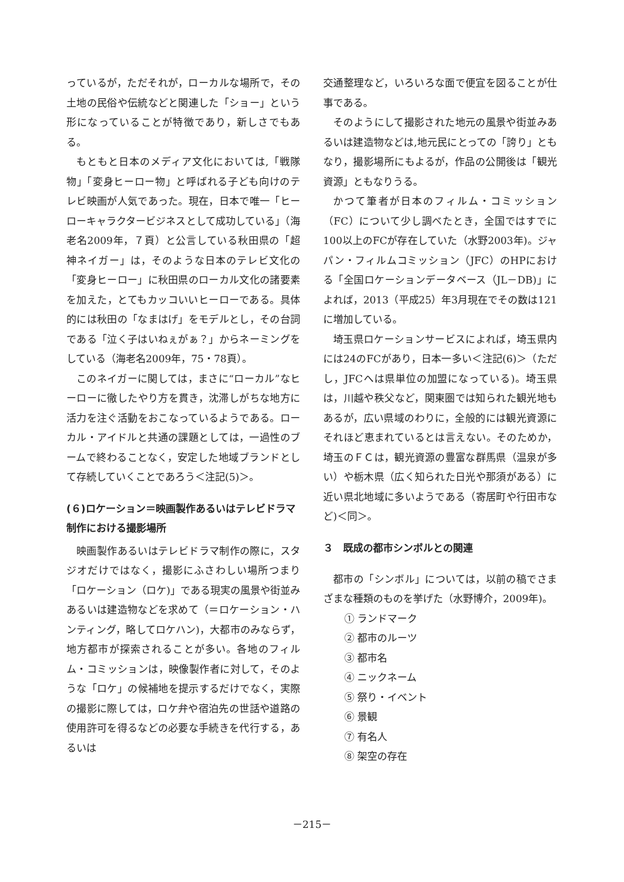っているが，ただそれが，ローカルな場所で，その土地の民俗や伝統などと関連した「ショー」という形になっていることが特徴であり，新しさでもある。
もともと日本のメディア文化においては,「戦隊物」「変身ヒーロー物」と呼ばれる子ども向けのテレビ映画が人気であった。現在，日本で唯一「ヒーローキャラクタービジネスとして成功している」（海老名2009年，７頁）と公言している秋田県の「超神ネイガー」は，そのような日本のテレビ文化の「変身ヒーロー」に秋田県のローカル文化の諸要素を加えた，とてもカッコいいヒーローである。具体的には秋田の「なまはげ」をモデルとし，その台詞である「泣く子はいねぇがぁ？」からネーミングをしている（海老名2009年，75・78頁）。
このネイガーに関しては，まさに“ローカル”なヒーローに徹したやり方を貫き，沈滞しがちな地方に活力を注ぐ活動をおこなっているようである。ローカル・アイドルと共通の課題としては，一過性のブームで終わることなく，安定した地域ブランドとして存続していくことであろう＜注記(5)＞。
(６)ロケーション＝映画製作あるいはテレビドラマ制作における撮影場所
映画製作あるいはテレビドラマ制作の際に，スタジオだけではなく，撮影にふさわしい場所つまり「ロケーション（ロケ)」である現実の風景や街並みあるいは建造物などを求めて（＝ロケーション・ハンティング，略してロケハン)，大都市のみならず，地方都市が探索されることが多い。各地のフィルム・コミッションは，映像製作者に対して，そのような「ロケ」の候補地を提示するだけでなく，実際の撮影に際しては，ロケ弁や宿泊先の世話や道路の使用許可を得るなどの必要な手続きを代行する，あるいは
交通整理など，いろいろな面で便宜を図ることが仕事である。
そのようにして撮影された地元の風景や街並みあるいは建造物などは,地元民にとっての「誇り」ともなり，撮影場所にもよるが，作品の公開後は「観光資源」ともなりうる。
かつて筆者が日本のフィルム・コミッション（FC）について少し調べたとき，全国ではすでに100以上のFCが存在していた（水野2003年)。ジャパン・フィルムコミッション（JFC）のHPにおける「全国ロケーションデータベース（JL－DB)」によれば，2013（平成25）年3月現在でその数は121に増加している。
埼玉県ロケーションサービスによれば，埼玉県内には24のFCがあり，日本一多い＜注記(6)＞（ただし，JFCへは県単位の加盟になっている)。埼玉県は，川越や秩父など，関東圏では知られた観光地もあるが，広い県域のわりに，全般的には観光資源にそれほど恵まれているとは言えない。そのためか，埼玉のＦＣは，観光資源の豊富な群馬県（温泉が多い）や栃木県（広く知られた日光や那須がある）に近い県北地域に多いようである（寄居町や行田市など)＜同＞。
３　既成の都市シンボルとの関連
都市の「シンボル」については，以前の稿でさまざまな種類のものを挙げた（水野博介，2009年)。
① ランドマーク
② 都市のルーツ
③ 都市名
④ ニックネーム
⑤ 祭り・イベント
⑥ 景観
⑦ 有名人
⑧ 架空の存在
－215－